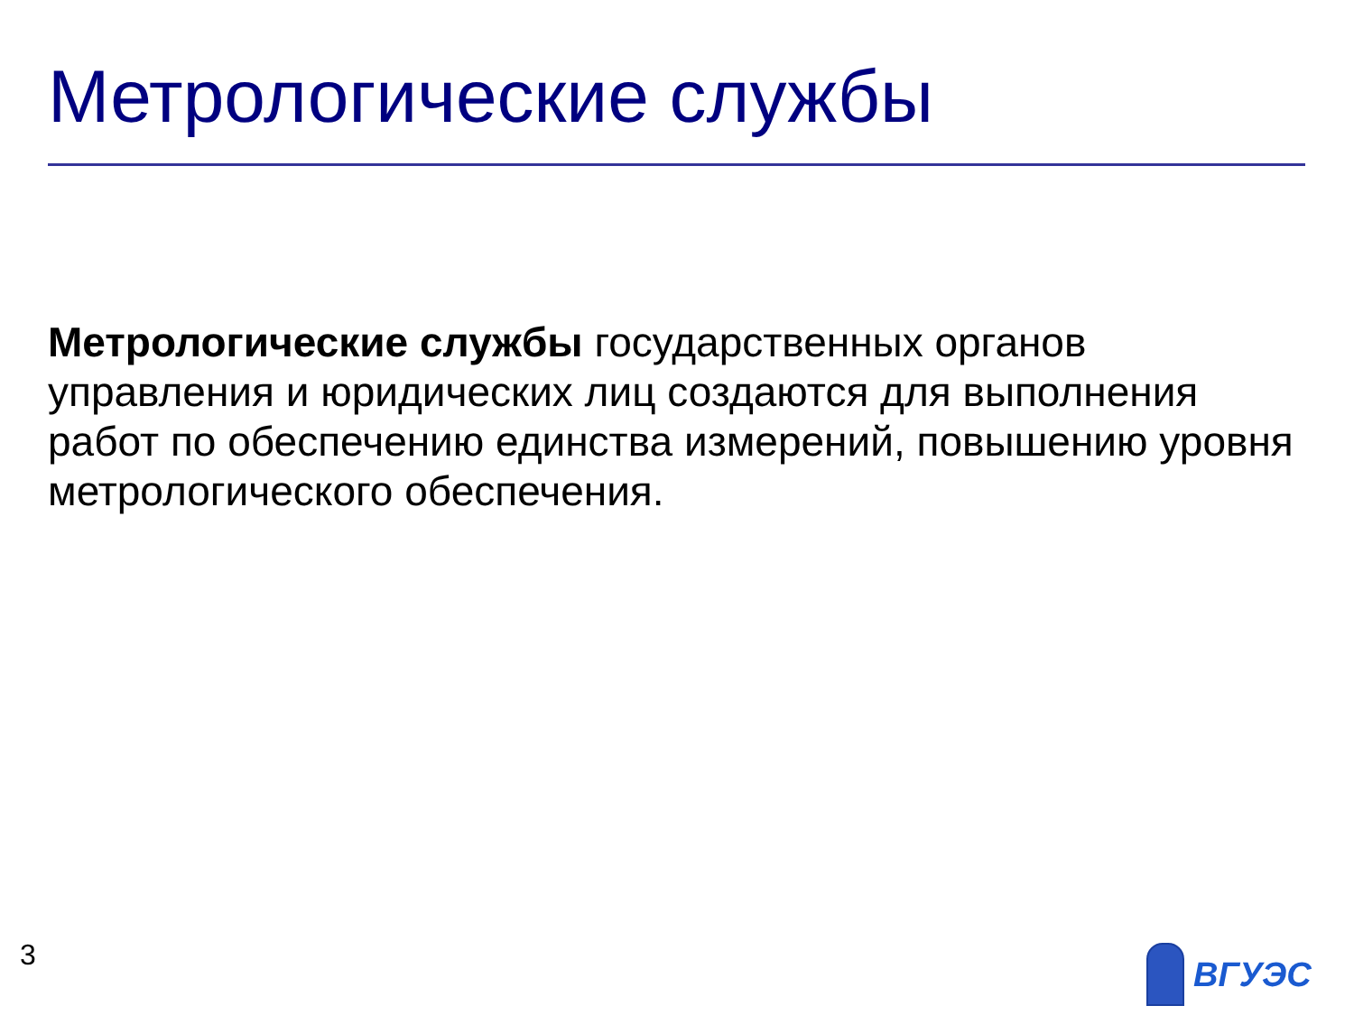Метрологические службы
Метрологические службы государственных органов управления и юридических лиц создаются для выполнения работ по обеспечению единства измерений, повышению уровня метрологического обеспечения.
3 ВГУЭС